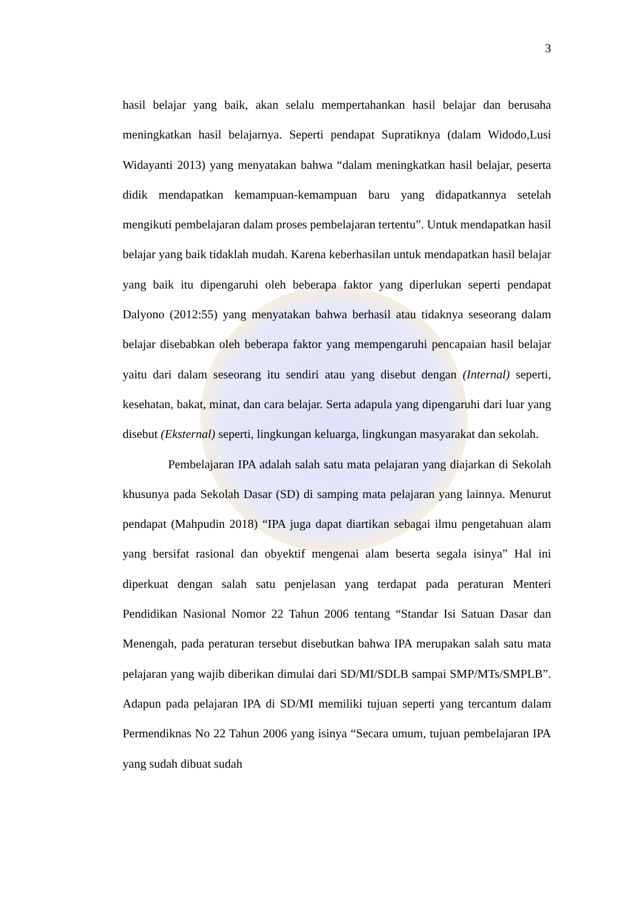3
hasil belajar yang baik, akan selalu mempertahankan hasil belajar dan berusaha meningkatkan hasil belajarnya. Seperti pendapat Supratiknya (dalam Widodo,Lusi Widayanti 2013) yang menyatakan bahwa “dalam meningkatkan hasil belajar, peserta didik mendapatkan kemampuan-kemampuan baru yang didapatkannya setelah mengikuti pembelajaran dalam proses pembelajaran tertentu”. Untuk mendapatkan hasil belajar yang baik tidaklah mudah. Karena keberhasilan untuk mendapatkan hasil belajar yang baik itu dipengaruhi oleh beberapa faktor yang diperlukan seperti pendapat Dalyono (2012:55) yang menyatakan bahwa berhasil atau tidaknya seseorang dalam belajar disebabkan oleh beberapa faktor yang mempengaruhi pencapaian hasil belajar yaitu dari dalam seseorang itu sendiri atau yang disebut dengan (Internal) seperti, kesehatan, bakat, minat, dan cara belajar. Serta adapula yang dipengaruhi dari luar yang disebut (Eksternal) seperti, lingkungan keluarga, lingkungan masyarakat dan sekolah.
Pembelajaran IPA adalah salah satu mata pelajaran yang diajarkan di Sekolah khusunya pada Sekolah Dasar (SD) di samping mata pelajaran yang lainnya. Menurut pendapat (Mahpudin 2018) “IPA juga dapat diartikan sebagai ilmu pengetahuan alam yang bersifat rasional dan obyektif mengenai alam beserta segala isinya” Hal ini diperkuat dengan salah satu penjelasan yang terdapat pada peraturan Menteri Pendidikan Nasional Nomor 22 Tahun 2006 tentang “Standar Isi Satuan Dasar dan Menengah, pada peraturan tersebut disebutkan bahwa IPA merupakan salah satu mata pelajaran yang wajib diberikan dimulai dari SD/MI/SDLB sampai SMP/MTs/SMPLB”. Adapun pada pelajaran IPA di SD/MI memiliki tujuan seperti yang tercantum dalam Permendiknas No 22 Tahun 2006 yang isinya “Secara umum, tujuan pembelajaran IPA yang sudah dibuat sudah